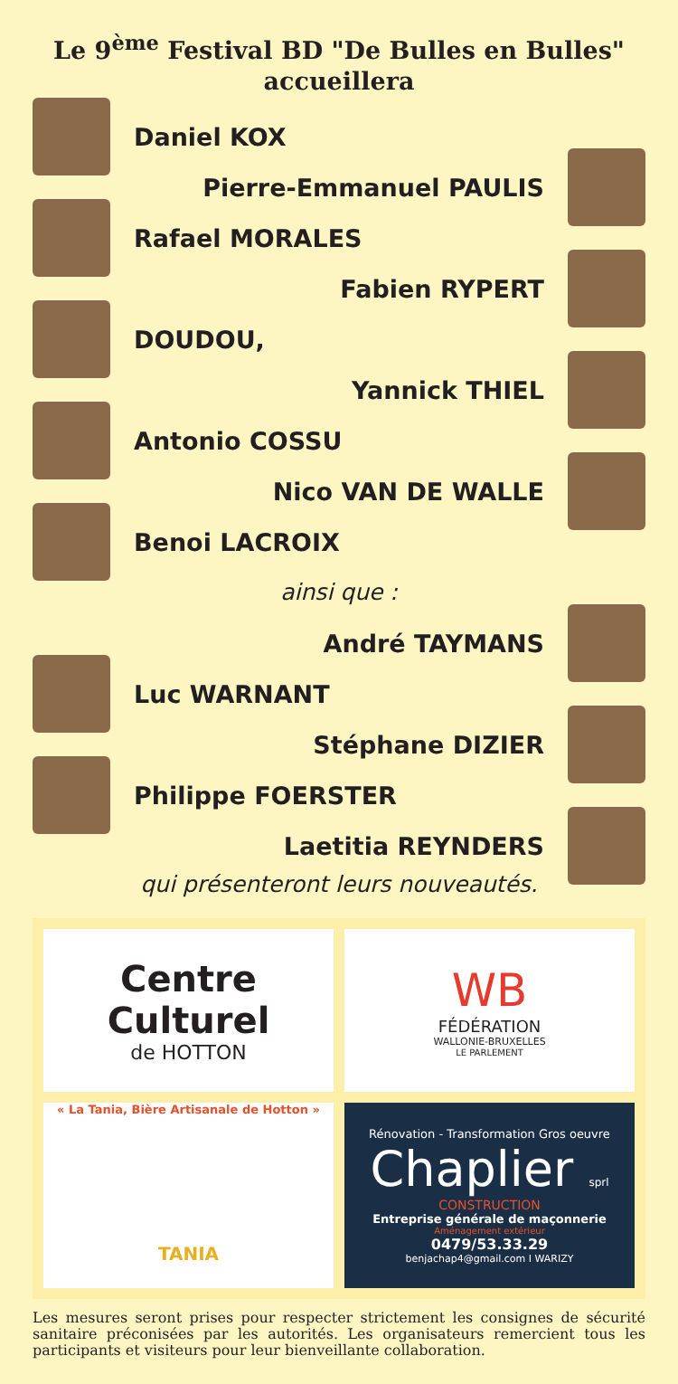Le 9<sup>ème</sup> Festival BD "De Bulles en Bulles"
accueillera
Daniel KOX
Pierre-Emmanuel PAULIS
Rafael MORALES
Fabien RYPERT
DOUDOU,
Yannick THIEL
Antonio COSSU
Nico VAN DE WALLE
Benoi LACROIX
ainsi que :
André TAYMANS
Luc WARNANT
Stéphane DIZIER
Philippe FOERSTER
Laetitia REYNDERS
qui présenteront leurs nouveautés.
Centre Culturel
de HOTTON
WB
FÉDÉRATION
WALLONIE-BRUXELLES
LE PARLEMENT
« La Tania, Bière Artisanale de Hotton »
TANIA
Rénovation - Transformation Gros oeuvre
Chaplier sprl
CONSTRUCTION
Entreprise générale de maçonnerie
Aménagement extérieur
0479/53.33.29
benjachap4@gmail.com I WARIZY
Les mesures seront prises pour respecter strictement les consignes de sécurité sanitaire préconisées par les autorités. Les organisateurs remercient tous les participants et visiteurs pour leur bienveillante collaboration.